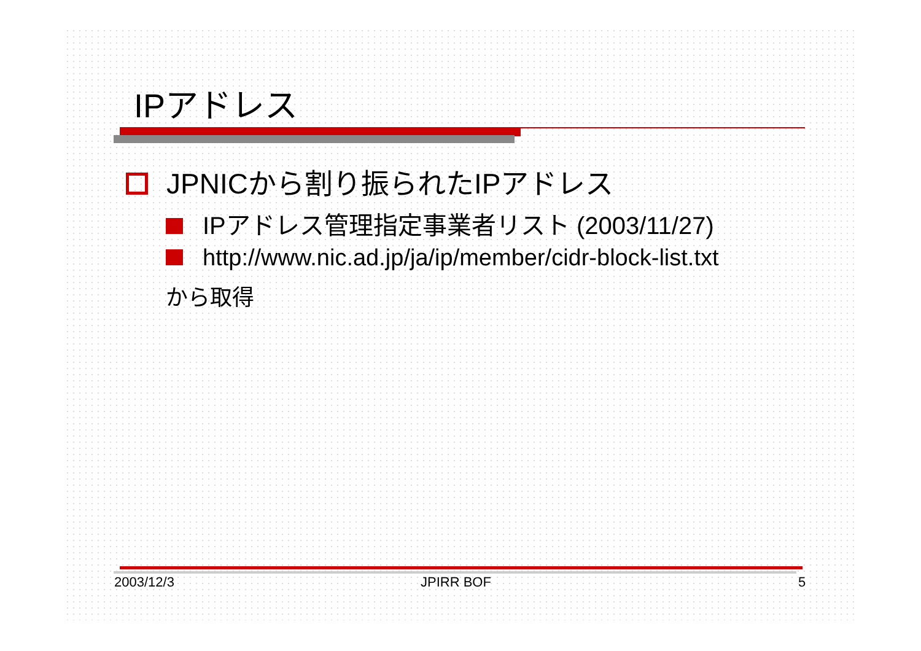IPアドレス
JPNICから割り振られたIPアドレス
IPアドレス管理指定事業者リスト (2003/11/27)
http://www.nic.ad.jp/ja/ip/member/cidr-block-list.txt
から取得
2003/12/3 JPIRR BOF 5